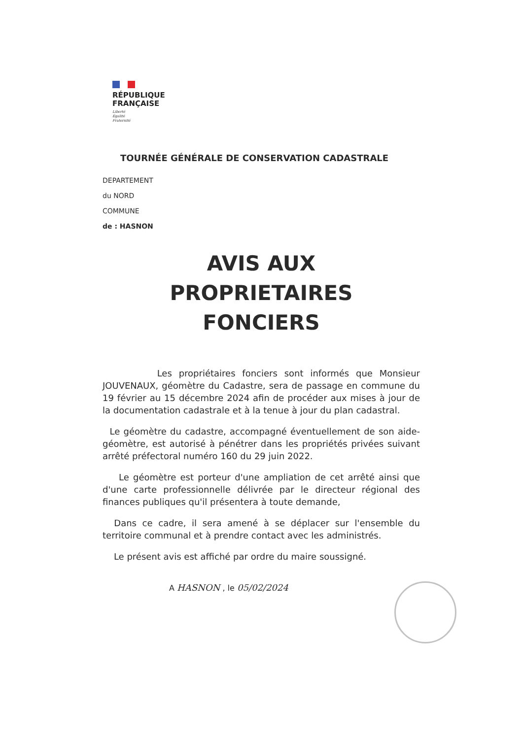RÉPUBLIQUE
FRANÇAISE
Liberté
Égalité
Fraternité
TOURNÉE GÉNÉRALE DE CONSERVATION CADASTRALE
DEPARTEMENT
du NORD
COMMUNE
de : HASNON
AVIS AUX
PROPRIETAIRES
FONCIERS
Les propriétaires fonciers sont informés que Monsieur JOUVENAUX, géomètre du Cadastre, sera de passage en commune du 19 février au 15 décembre 2024 afin de procéder aux mises à jour de la documentation cadastrale et à la tenue à jour du plan cadastral.
Le géomètre du cadastre, accompagné éventuellement de son aide-géomètre, est autorisé à pénétrer dans les propriétés privées suivant arrêté préfectoral numéro 160 du 29 juin 2022.
Le géomètre est porteur d'une ampliation de cet arrêté ainsi que d'une carte professionnelle délivrée par le directeur régional des finances publiques qu'il présentera à toute demande,
Dans ce cadre, il sera amené à se déplacer sur l'ensemble du territoire communal et à prendre contact avec les administrés.
Le présent avis est affiché par ordre du maire soussigné.
A HASNON , le 05/02/2024